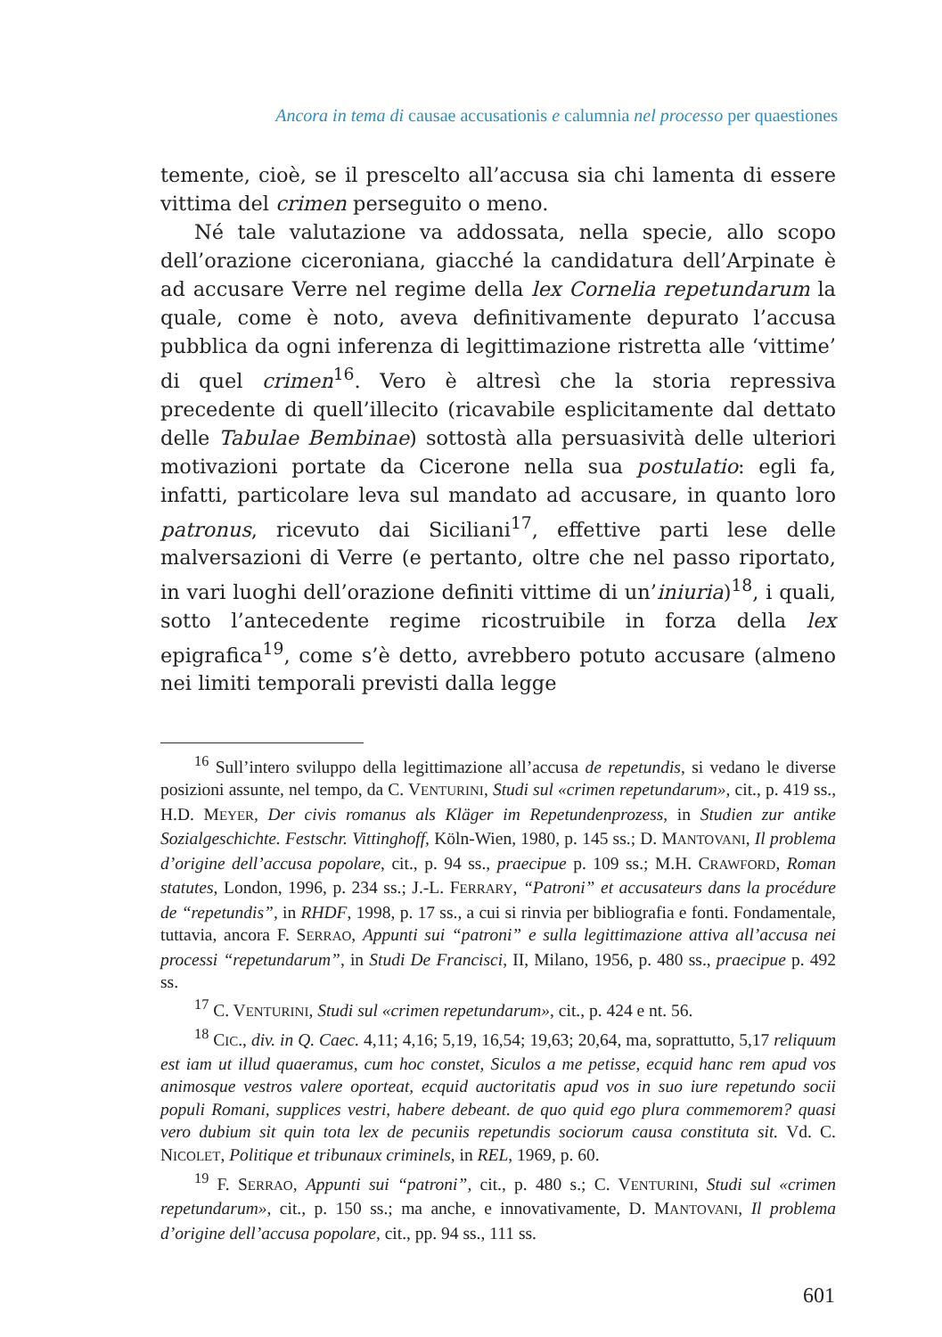Ancora in tema di causae accusationis e calumnia nel processo per quaestiones
temente, cioè, se il prescelto all’accusa sia chi lamenta di essere vittima del crimen perseguito o meno.
Né tale valutazione va addossata, nella specie, allo scopo dell’orazione ciceroniana, giacché la candidatura dell’Arpinate è ad accusare Verre nel regime della lex Cornelia repetundarum la quale, come è noto, aveva definitivamente depurato l’accusa pubblica da ogni inferenza di legittimazione ristretta alle ‘vittime’ di quel crimen<sup>16</sup>. Vero è altresì che la storia repressiva precedente di quell’illecito (ricavabile esplicitamente dal dettato delle Tabulae Bembinae) sottostà alla persuasività delle ulteriori motivazioni portate da Cicerone nella sua postulatio: egli fa, infatti, particolare leva sul mandato ad accusare, in quanto loro patronus, ricevuto dai Siciliani<sup>17</sup>, effettive parti lese delle malversazioni di Verre (e pertanto, oltre che nel passo riportato, in vari luoghi dell’orazione definiti vittime di un’iniuria)<sup>18</sup>, i quali, sotto l’antecedente regime ricostruibile in forza della lex epigrafica<sup>19</sup>, come s’è detto, avrebbero potuto accusare (almeno nei limiti temporali previsti dalla legge
<sup>16</sup> Sull’intero sviluppo della legittimazione all’accusa de repetundis, si vedano le diverse posizioni assunte, nel tempo, da C. VENTURINI, Studi sul «crimen repetundarum», cit., p. 419 ss., H.D. MEYER, Der civis romanus als Kläger im Repetundenprozess, in Studien zur antike Sozialgeschichte. Festschr. Vittinghoff, Köln-Wien, 1980, p. 145 ss.; D. MANTOVANI, Il problema d’origine dell’accusa popolare, cit., p. 94 ss., praecipue p. 109 ss.; M.H. CRAWFORD, Roman statutes, London, 1996, p. 234 ss.; J.-L. FERRARY, “Patroni” et accusateurs dans la procédure de “repetundis”, in RHDF, 1998, p. 17 ss., a cui si rinvia per bibliografia e fonti. Fondamentale, tuttavia, ancora F. SERRAO, Appunti sui “patroni” e sulla legittimazione attiva all’accusa nei processi “repetundarum”, in Studi De Francisci, II, Milano, 1956, p. 480 ss., praecipue p. 492 ss.
<sup>17</sup> C. VENTURINI, Studi sul «crimen repetundarum», cit., p. 424 e nt. 56.
<sup>18</sup> CIC., div. in Q. Caec. 4,11; 4,16; 5,19, 16,54; 19,63; 20,64, ma, soprattutto, 5,17 reliquum est iam ut illud quaeramus, cum hoc constet, Siculos a me petisse, ecquid hanc rem apud vos animosque vestros valere oporteat, ecquid auctoritatis apud vos in suo iure repetundo socii populi Romani, supplices vestri, habere debeant. de quo quid ego plura commemorem? quasi vero dubium sit quin tota lex de pecuniis repetundis sociorum causa constituta sit. Vd. C. NICOLET, Politique et tribunaux criminels, in REL, 1969, p. 60.
<sup>19</sup> F. SERRAO, Appunti sui “patroni”, cit., p. 480 s.; C. VENTURINI, Studi sul «crimen repetundarum», cit., p. 150 ss.; ma anche, e innovativamente, D. MANTOVANI, Il problema d’origine dell’accusa popolare, cit., pp. 94 ss., 111 ss.
601